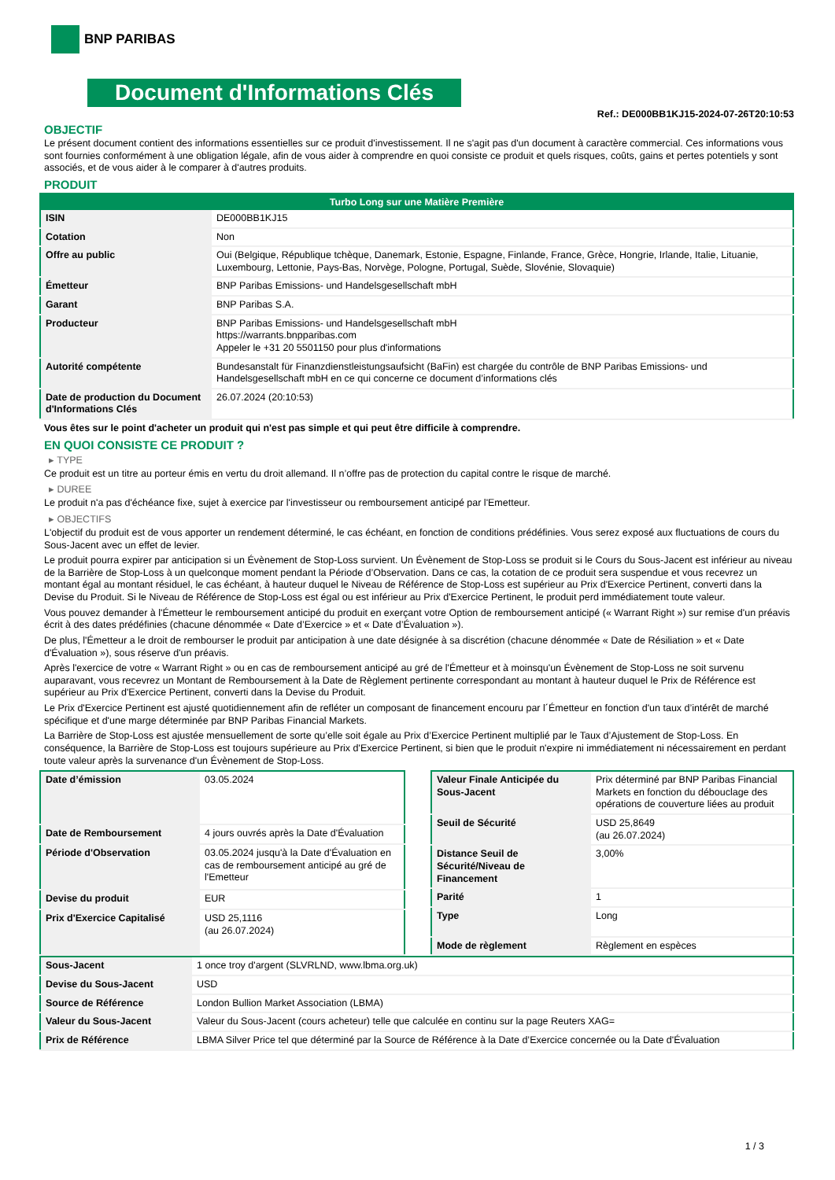BNP PARIBAS
Document d'Informations Clés
Ref.: DE000BB1KJ15-2024-07-26T20:10:53
OBJECTIF
Le présent document contient des informations essentielles sur ce produit d'investissement. Il ne s'agit pas d'un document à caractère commercial. Ces informations vous sont fournies conformément à une obligation légale, afin de vous aider à comprendre en quoi consiste ce produit et quels risques, coûts, gains et pertes potentiels y sont associés, et de vous aider à le comparer à d'autres produits.
PRODUIT
| Turbo Long sur une Matière Première | |
| --- | --- |
| ISIN | DE000BB1KJ15 |
| Cotation | Non |
| Offre au public | Oui (Belgique, République tchèque, Danemark, Estonie, Espagne, Finlande, France, Grèce, Hongrie, Irlande, Italie, Lituanie, Luxembourg, Lettonie, Pays-Bas, Norvège, Pologne, Portugal, Suède, Slovénie, Slovaquie) |
| Émetteur | BNP Paribas Emissions- und Handelsgesellschaft mbH |
| Garant | BNP Paribas S.A. |
| Producteur | BNP Paribas Emissions- und Handelsgesellschaft mbH https://warrants.bnpparibas.com Appeler le +31 20 5501150 pour plus d'informations |
| Autorité compétente | Bundesanstalt für Finanzdienstleistungsaufsicht (BaFin) est chargée du contrôle de BNP Paribas Emissions- und Handelsgesellschaft mbH en ce qui concerne ce document d’informations clés |
| Date de production du Document d'Informations Clés | 26.07.2024 (20:10:53) |
Vous êtes sur le point d'acheter un produit qui n'est pas simple et qui peut être difficile à comprendre.
EN QUOI CONSISTE CE PRODUIT ?
▸ TYPE
Ce produit est un titre au porteur émis en vertu du droit allemand. Il n’offre pas de protection du capital contre le risque de marché.
▸ DUREE
Le produit n'a pas d'échéance fixe, sujet à exercice par l'investisseur ou remboursement anticipé par l'Emetteur.
▸ OBJECTIFS
L'objectif du produit est de vous apporter un rendement déterminé, le cas échéant, en fonction de conditions prédéfinies. Vous serez exposé aux fluctuations de cours du Sous-Jacent avec un effet de levier.
Le produit pourra expirer par anticipation si un Évènement de Stop-Loss survient. Un Évènement de Stop-Loss se produit si le Cours du Sous-Jacent est inférieur au niveau de la Barrière de Stop-Loss à un quelconque moment pendant la Période d’Observation. Dans ce cas, la cotation de ce produit sera suspendue et vous recevrez un montant égal au montant résiduel, le cas échéant, à hauteur duquel le Niveau de Référence de Stop-Loss est supérieur au Prix d'Exercice Pertinent, converti dans la Devise du Produit. Si le Niveau de Référence de Stop-Loss est égal ou est inférieur au Prix d'Exercice Pertinent, le produit perd immédiatement toute valeur.
Vous pouvez demander à l'Émetteur le remboursement anticipé du produit en exerçant votre Option de remboursement anticipé (« Warrant Right ») sur remise d'un préavis écrit à des dates prédéfinies (chacune dénommée « Date d’Exercice » et « Date d’Évaluation »).
De plus, l'Émetteur a le droit de rembourser le produit par anticipation à une date désignée à sa discrétion (chacune dénommée « Date de Résiliation » et « Date d'Évaluation »), sous réserve d'un préavis.
Après l'exercice de votre « Warrant Right » ou en cas de remboursement anticipé au gré de l'Émetteur et à moinsqu'un Évènement de Stop-Loss ne soit survenu auparavant, vous recevrez un Montant de Remboursement à la Date de Règlement pertinente correspondant au montant à hauteur duquel le Prix de Référence est supérieur au Prix d'Exercice Pertinent, converti dans la Devise du Produit.
Le Prix d'Exercice Pertinent est ajusté quotidiennement afin de refléter un composant de financement encouru par l´Émetteur en fonction d'un taux d’intérêt de marché spécifique et d'une marge déterminée par BNP Paribas Financial Markets.
La Barrière de Stop-Loss est ajustée mensuellement de sorte qu’elle soit égale au Prix d’Exercice Pertinent multiplié par le Taux d’Ajustement de Stop-Loss. En conséquence, la Barrière de Stop-Loss est toujours supérieure au Prix d'Exercice Pertinent, si bien que le produit n'expire ni immédiatement ni nécessairement en perdant toute valeur après la survenance d'un Évènement de Stop-Loss.
| Date d’émission | 03.05.2024 |
| Date de Remboursement | 4 jours ouvrés après la Date d'Évaluation |
| Période d'Observation | 03.05.2024 jusqu'à la Date d'Évaluation en cas de remboursement anticipé au gré de l'Emetteur |
| Devise du produit | EUR |
| Prix d'Exercice Capitalisé | USD 25,1116 (au 26.07.2024) |
| Valeur Finale Anticipée du Sous-Jacent | Prix déterminé par BNP Paribas Financial Markets en fonction du débouclage des opérations de couverture liées au produit |
| Seuil de Sécurité | USD 25,8649 (au 26.07.2024) |
| Distance Seuil de Sécurité/Niveau de Financement | 3,00% |
| Parité | 1 |
| Type | Long |
| Mode de règlement | Règlement en espèces |
| Sous-Jacent | 1 once troy d'argent (SLVRLND, www.lbma.org.uk) |
| Devise du Sous-Jacent | USD |
| Source de Référence | London Bullion Market Association (LBMA) |
| Valeur du Sous-Jacent | Valeur du Sous-Jacent (cours acheteur) telle que calculée en continu sur la page Reuters XAG= |
| Prix de Référence | LBMA Silver Price tel que déterminé par la Source de Référence à la Date d’Exercice concernée ou la Date d'Évaluation |
1 / 3